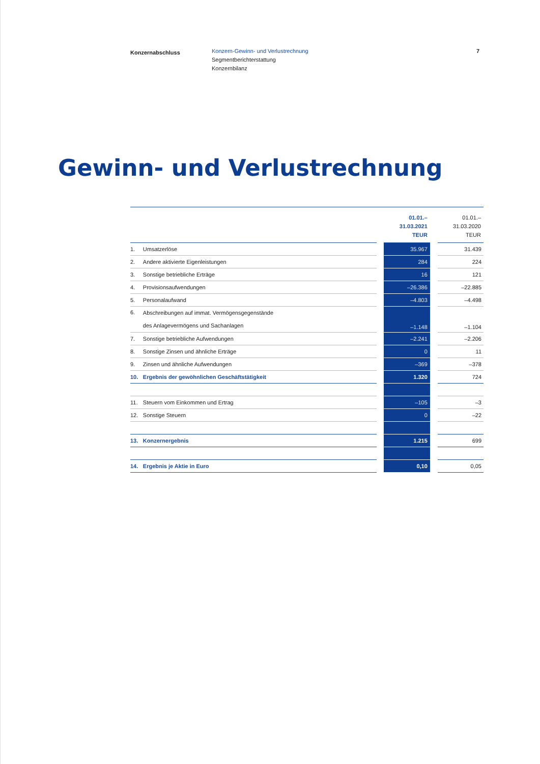Konzernabschluss
Konzern-Gewinn- und Verlustrechnung
Segmentberichterstattung
Konzernbilanz
7
Gewinn- und Verlustrechnung
| | | | 01.01.– 31.03.2021 TEUR | | 01.01.– 31.03.2020 TEUR |
| --- | --- | --- | --- | --- | --- |
| 1. | Umsatzerlöse | | 35.967 | | 31.439 |
| 2. | Andere aktivierte Eigenleistungen | | 284 | | 224 |
| 3. | Sonstige betriebliche Erträge | | 16 | | 121 |
| 4. | Provisionsaufwendungen | | –26.386 | | –22.885 |
| 5. | Personalaufwand | | –4.803 | | –4.498 |
| 6. | Abschreibungen auf immat. Vermögensgegenstände des Anlagevermögens und Sachanlagen | | –1.148 | | –1.104 |
| 7. | Sonstige betriebliche Aufwendungen | | –2.241 | | –2.206 |
| 8. | Sonstige Zinsen und ähnliche Erträge | | 0 | | 11 |
| 9. | Zinsen und ähnliche Aufwendungen | | –369 | | –378 |
| 10. | Ergebnis der gewöhnlichen Geschäftstätigkeit | | 1.320 | | 724 |
| 11. | Steuern vom Einkommen und Ertrag | | –105 | | –3 |
| 12. | Sonstige Steuern | | 0 | | –22 |
| 13. | Konzernergebnis | | 1.215 | | 699 |
| 14. | Ergebnis je Aktie in Euro | | 0,10 | | 0,05 |